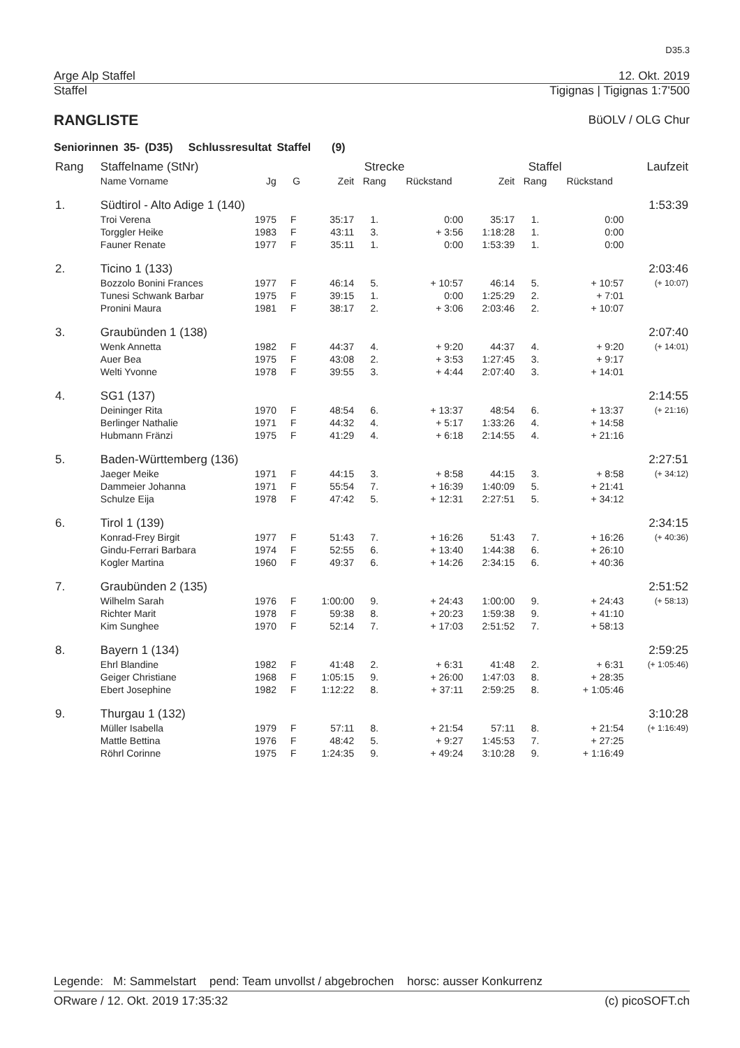D35.3
Arge Alp Staffel 12. Okt. 2019
Staffel Tigignas | Tigignas 1:7'500
RANGLISTE
BüOLV / OLG Chur
Seniorinnen 35- (D35) Schlussresultat Staffel (9)
| Rang | Staffelname (StNr) | | | Strecke | | | Staffel | | | Laufzeit |
| --- | --- | --- | --- | --- | --- | --- | --- | --- | --- | --- |
| | Name Vorname | Jg | G | Zeit | Rang | Rückstand | Zeit | Rang | Rückstand | |
| 1. | Südtirol - Alto Adige 1 (140) | | | | | | | | | 1:53:39 |
| | Troi Verena | 1975 | F | 35:17 | 1. | 0:00 | 35:17 | 1. | 0:00 | |
| | Torggler Heike | 1983 | F | 43:11 | 3. | + 3:56 | 1:18:28 | 1. | 0:00 | |
| | Fauner Renate | 1977 | F | 35:11 | 1. | 0:00 | 1:53:39 | 1. | 0:00 | |
| 2. | Ticino 1 (133) | | | | | | | | | 2:03:46 |
| | Bozzolo Bonini Frances | 1977 | F | 46:14 | 5. | + 10:57 | 46:14 | 5. | + 10:57 | (+ 10:07) |
| | Tunesi Schwank Barbar | 1975 | F | 39:15 | 1. | 0:00 | 1:25:29 | 2. | + 7:01 | |
| | Pronini Maura | 1981 | F | 38:17 | 2. | + 3:06 | 2:03:46 | 2. | + 10:07 | |
| 3. | Graubünden 1 (138) | | | | | | | | | 2:07:40 |
| | Wenk Annetta | 1982 | F | 44:37 | 4. | + 9:20 | 44:37 | 4. | + 9:20 | (+ 14:01) |
| | Auer Bea | 1975 | F | 43:08 | 2. | + 3:53 | 1:27:45 | 3. | + 9:17 | |
| | Welti Yvonne | 1978 | F | 39:55 | 3. | + 4:44 | 2:07:40 | 3. | + 14:01 | |
| 4. | SG1 (137) | | | | | | | | | 2:14:55 |
| | Deininger Rita | 1970 | F | 48:54 | 6. | + 13:37 | 48:54 | 6. | + 13:37 | (+ 21:16) |
| | Berlinger Nathalie | 1971 | F | 44:32 | 4. | + 5:17 | 1:33:26 | 4. | + 14:58 | |
| | Hubmann Fränzi | 1975 | F | 41:29 | 4. | + 6:18 | 2:14:55 | 4. | + 21:16 | |
| 5. | Baden-Württemberg (136) | | | | | | | | | 2:27:51 |
| | Jaeger Meike | 1971 | F | 44:15 | 3. | + 8:58 | 44:15 | 3. | + 8:58 | (+ 34:12) |
| | Dammeier Johanna | 1971 | F | 55:54 | 7. | + 16:39 | 1:40:09 | 5. | + 21:41 | |
| | Schulze Eija | 1978 | F | 47:42 | 5. | + 12:31 | 2:27:51 | 5. | + 34:12 | |
| 6. | Tirol 1 (139) | | | | | | | | | 2:34:15 |
| | Konrad-Frey Birgit | 1977 | F | 51:43 | 7. | + 16:26 | 51:43 | 7. | + 16:26 | (+ 40:36) |
| | Gindu-Ferrari Barbara | 1974 | F | 52:55 | 6. | + 13:40 | 1:44:38 | 6. | + 26:10 | |
| | Kogler Martina | 1960 | F | 49:37 | 6. | + 14:26 | 2:34:15 | 6. | + 40:36 | |
| 7. | Graubünden 2 (135) | | | | | | | | | 2:51:52 |
| | Wilhelm Sarah | 1976 | F | 1:00:00 | 9. | + 24:43 | 1:00:00 | 9. | + 24:43 | (+ 58:13) |
| | Richter Marit | 1978 | F | 59:38 | 8. | + 20:23 | 1:59:38 | 9. | + 41:10 | |
| | Kim Sunghee | 1970 | F | 52:14 | 7. | + 17:03 | 2:51:52 | 7. | + 58:13 | |
| 8. | Bayern 1 (134) | | | | | | | | | 2:59:25 |
| | Ehrl Blandine | 1982 | F | 41:48 | 2. | + 6:31 | 41:48 | 2. | + 6:31 | (+ 1:05:46) |
| | Geiger Christiane | 1968 | F | 1:05:15 | 9. | + 26:00 | 1:47:03 | 8. | + 28:35 | |
| | Ebert Josephine | 1982 | F | 1:12:22 | 8. | + 37:11 | 2:59:25 | 8. | + 1:05:46 | |
| 9. | Thurgau 1 (132) | | | | | | | | | 3:10:28 |
| | Müller Isabella | 1979 | F | 57:11 | 8. | + 21:54 | 57:11 | 8. | + 21:54 | (+ 1:16:49) |
| | Mattle Bettina | 1976 | F | 48:42 | 5. | + 9:27 | 1:45:53 | 7. | + 27:25 | |
| | Röhrl Corinne | 1975 | F | 1:24:35 | 9. | + 49:24 | 3:10:28 | 9. | + 1:16:49 | |
Legende: M: Sammelstart pend: Team unvollst / abgebrochen horsc: ausser Konkurrenz
ORware / 12. Okt. 2019 17:35:32 (c) picoSOFT.ch